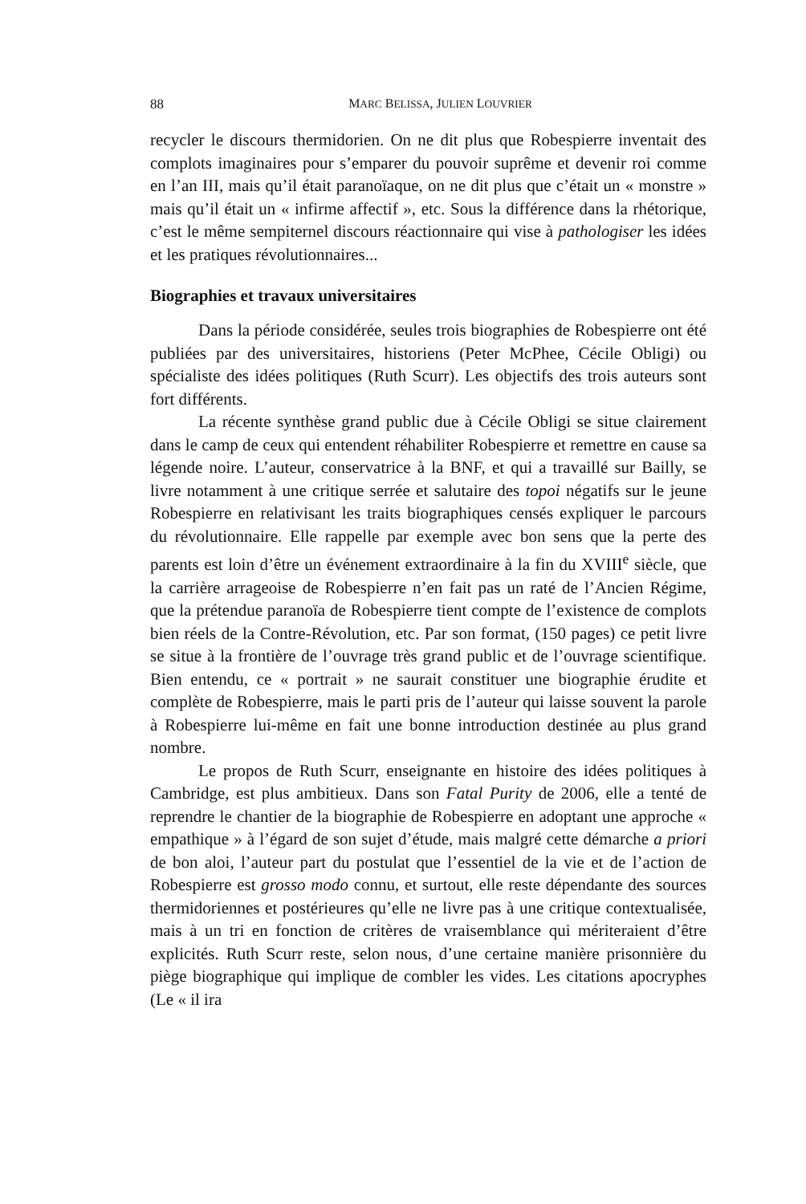88 MARC BELISSA, JULIEN LOUVRIER
recycler le discours thermidorien. On ne dit plus que Robespierre inventait des complots imaginaires pour s’emparer du pouvoir suprême et devenir roi comme en l’an III, mais qu’il était paranoïaque, on ne dit plus que c’était un « monstre » mais qu’il était un « infirme affectif », etc. Sous la différence dans la rhétorique, c’est le même sempiternel discours réactionnaire qui vise à pathologiser les idées et les pratiques révolutionnaires...
Biographies et travaux universitaires
Dans la période considérée, seules trois biographies de Robespierre ont été publiées par des universitaires, historiens (Peter McPhee, Cécile Obligi) ou spécialiste des idées politiques (Ruth Scurr). Les objectifs des trois auteurs sont fort différents.
La récente synthèse grand public due à Cécile Obligi se situe clairement dans le camp de ceux qui entendent réhabiliter Robespierre et remettre en cause sa légende noire. L’auteur, conservatrice à la BNF, et qui a travaillé sur Bailly, se livre notamment à une critique serrée et salutaire des topoi négatifs sur le jeune Robespierre en relativisant les traits biographiques censés expliquer le parcours du révolutionnaire. Elle rappelle par exemple avec bon sens que la perte des parents est loin d’être un événement extraordinaire à la fin du XVIII<sup>e</sup> siècle, que la carrière arrageoise de Robespierre n’en fait pas un raté de l’Ancien Régime, que la prétendue paranoïa de Robespierre tient compte de l’existence de complots bien réels de la Contre-Révolution, etc. Par son format, (150 pages) ce petit livre se situe à la frontière de l’ouvrage très grand public et de l’ouvrage scientifique. Bien entendu, ce « portrait » ne saurait constituer une biographie érudite et complète de Robespierre, mais le parti pris de l’auteur qui laisse souvent la parole à Robespierre lui-même en fait une bonne introduction destinée au plus grand nombre.
Le propos de Ruth Scurr, enseignante en histoire des idées politiques à Cambridge, est plus ambitieux. Dans son Fatal Purity de 2006, elle a tenté de reprendre le chantier de la biographie de Robespierre en adoptant une approche « empathique » à l’égard de son sujet d’étude, mais malgré cette démarche a priori de bon aloi, l’auteur part du postulat que l’essentiel de la vie et de l’action de Robespierre est grosso modo connu, et surtout, elle reste dépendante des sources thermidoriennes et postérieures qu’elle ne livre pas à une critique contextualisée, mais à un tri en fonction de critères de vraisemblance qui mériteraient d’être explicités. Ruth Scurr reste, selon nous, d’une certaine manière prisonnière du piège biographique qui implique de combler les vides. Les citations apocryphes (Le « il ira